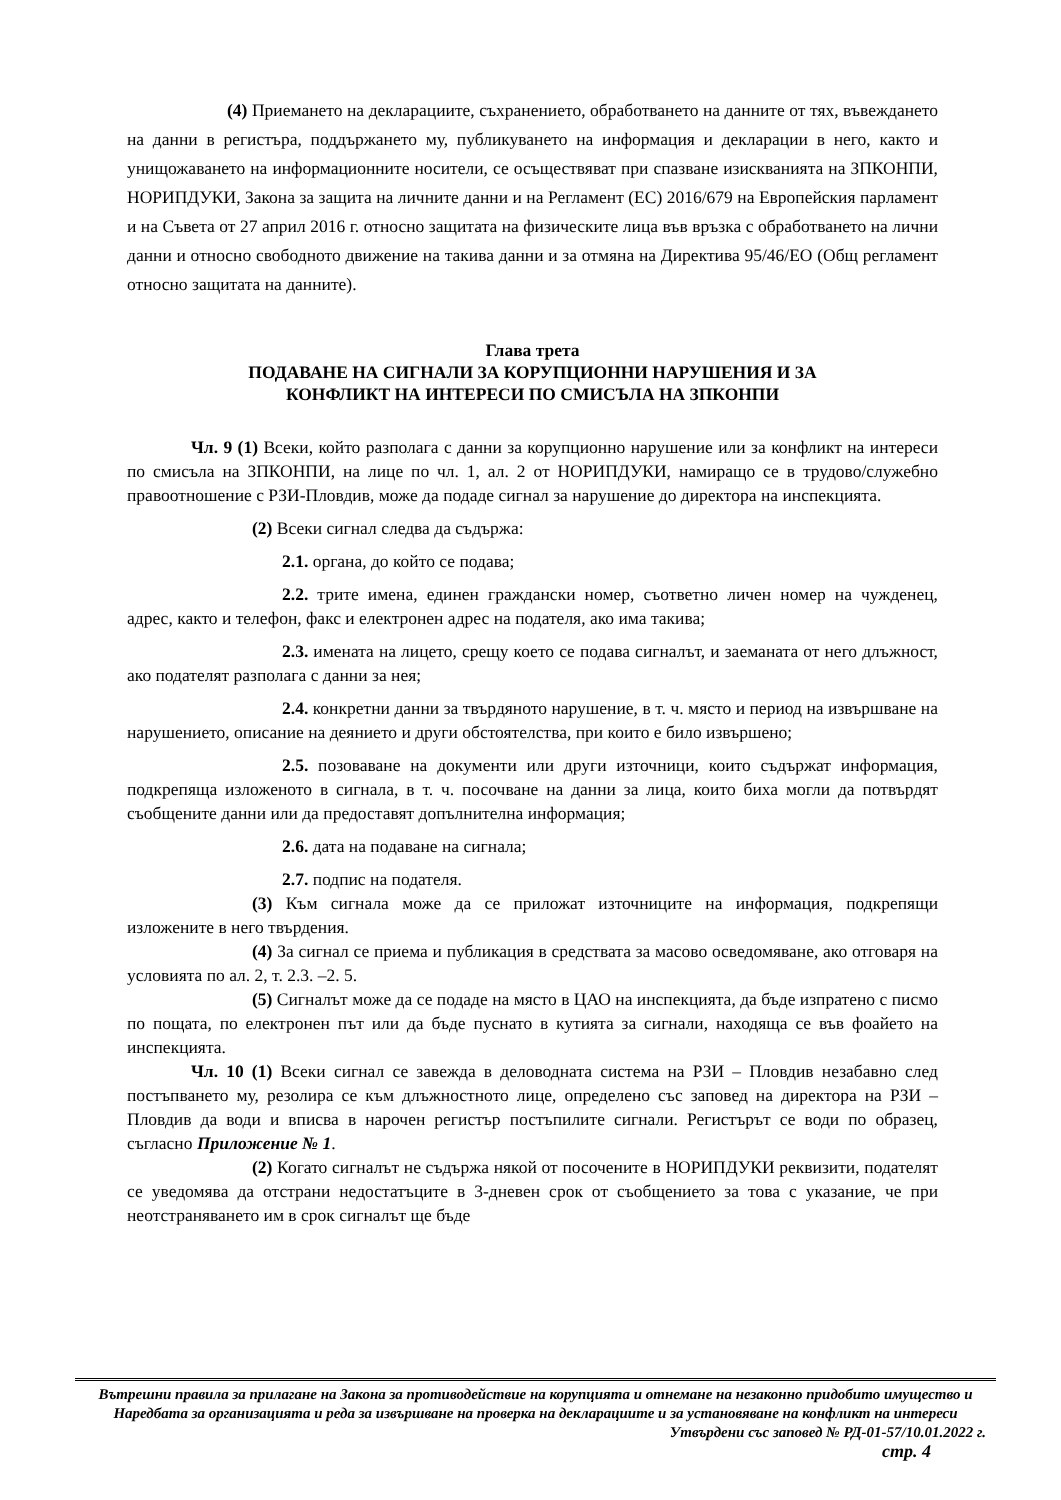(4) Приемането на декларациите, съхранението, обработването на данните от тях, въвеждането на данни в регистъра, поддържането му, публикуването на информация и декларации в него, както и унищожаването на информационните носители, се осъществяват при спазване изискванията на ЗПКОНПИ, НОРИПДУКИ, Закона за защита на личните данни и на Регламент (ЕС) 2016/679 на Европейския парламент и на Съвета от 27 април 2016 г. относно защитата на физическите лица във връзка с обработването на лични данни и относно свободното движение на такива данни и за отмяна на Директива 95/46/ЕО (Общ регламент относно защитата на данните).
Глава трета
ПОДАВАНЕ НА СИГНАЛИ ЗА КОРУПЦИОННИ НАРУШЕНИЯ И ЗА
КОНФЛИКТ НА ИНТЕРЕСИ ПО СМИСЪЛА НА ЗПКОНПИ
Чл. 9 (1) Всеки, който разполага с данни за корупционно нарушение или за конфликт на интереси по смисъла на ЗПКОНПИ, на лице по чл. 1, ал. 2 от НОРИПДУКИ, намиращо се в трудово/служебно правоотношение с РЗИ-Пловдив, може да подаде сигнал за нарушение до директора на инспекцията.
(2) Всеки сигнал следва да съдържа:
2.1. органа, до който се подава;
2.2. трите имена, единен граждански номер, съответно личен номер на чужденец, адрес, както и телефон, факс и електронен адрес на подателя, ако има такива;
2.3. имената на лицето, срещу което се подава сигналът, и заеманата от него длъжност, ако подателят разполага с данни за нея;
2.4. конкретни данни за твърдяното нарушение, в т. ч. място и период на извършване на нарушението, описание на деянието и други обстоятелства, при които е било извършено;
2.5. позоваване на документи или други източници, които съдържат информация, подкрепяща изложеното в сигнала, в т. ч. посочване на данни за лица, които биха могли да потвърдят съобщените данни или да предоставят допълнителна информация;
2.6. дата на подаване на сигнала;
2.7. подпис на подателя.
(3) Към сигнала може да се приложат източниците на информация, подкрепящи изложените в него твърдения.
(4) За сигнал се приема и публикация в средствата за масово осведомяване, ако отговаря на условията по ал. 2, т. 2.3. –2. 5.
(5) Сигналът може да се подаде на място в ЦАО на инспекцията, да бъде изпратено с писмо по пощата, по електронен път или да бъде пуснато в кутията за сигнали, находяща се във фоайето на инспекцията.
Чл. 10 (1) Всеки сигнал се завежда в деловодната система на РЗИ – Пловдив незабавно след постъпването му, резолира се към длъжностното лице, определено със заповед на директора на РЗИ – Пловдив да води и вписва в нарочен регистър постъпилите сигнали. Регистърът се води по образец, съгласно Приложение № 1.
(2) Когато сигналът не съдържа някой от посочените в НОРИПДУКИ реквизити, подателят се уведомява да отстрани недостатъците в 3-дневен срок от съобщението за това с указание, че при неотстраняването им в срок сигналът ще бъде
Вътрешни правила за прилагане на Закона за противодействие на корупцията и отнемане на незаконно придобито имущество и Наредбата за организацията и реда за извършване на проверка на декларациите и за установяване на конфликт на интереси
Утвърдени със заповед № РД-01-57/10.01.2022 г.
стр. 4